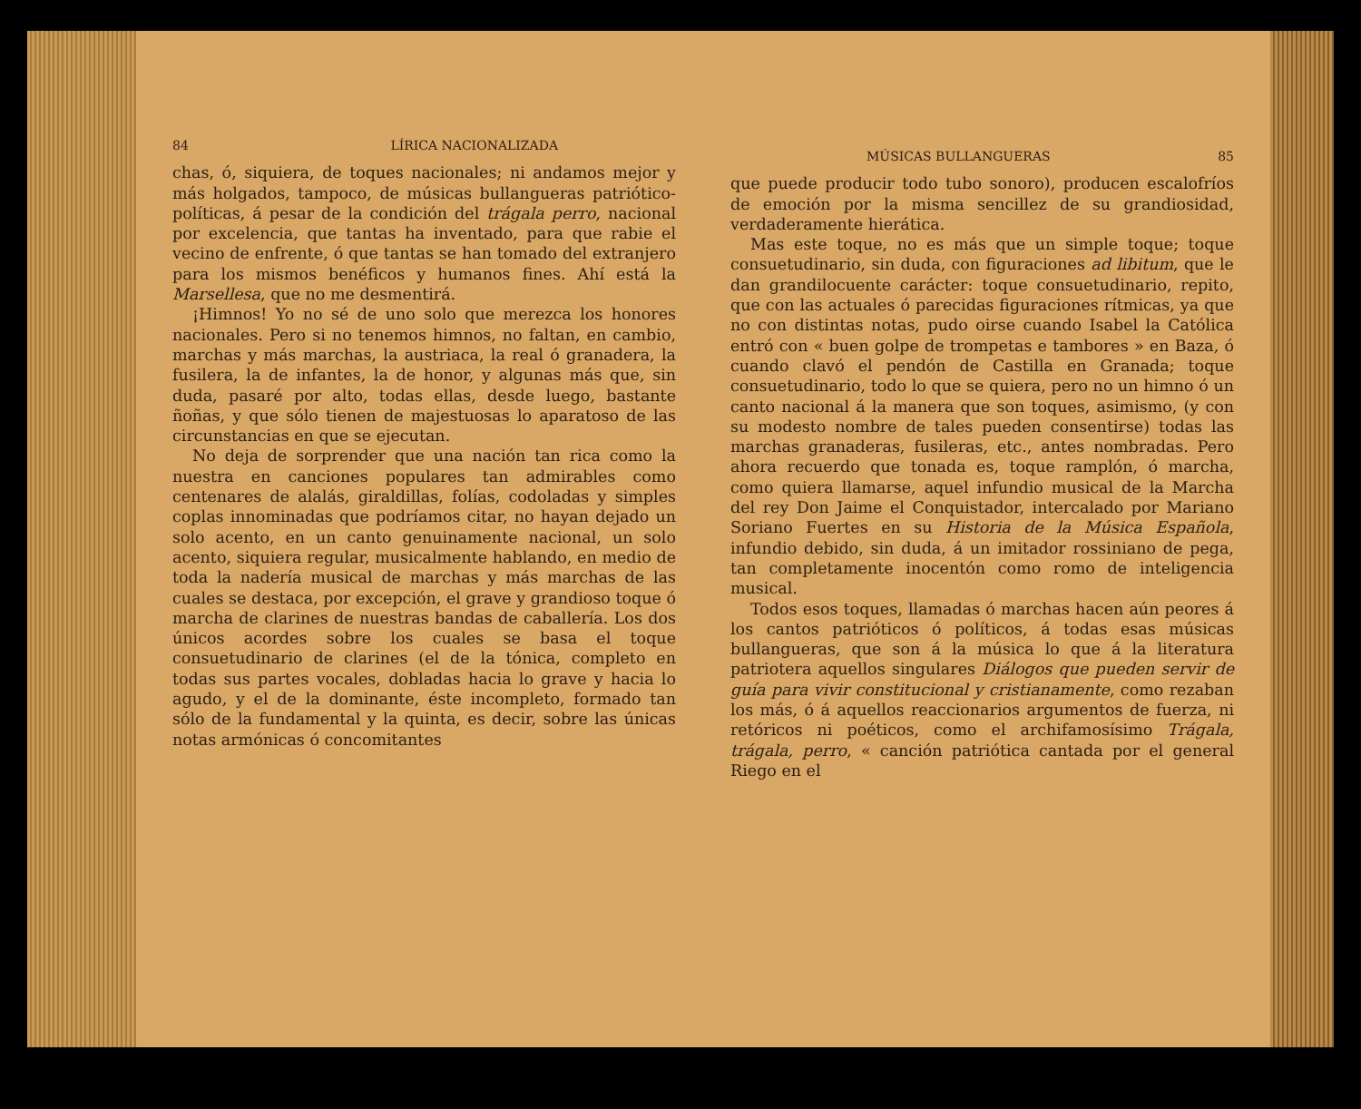84 LÍRICA NACIONALIZADA
chas, ó, siquiera, de toques nacionales; ni andamos mejor y más holgados, tampoco, de músicas bullangueras patriótico-políticas, á pesar de la condición del trágala perro, nacional por excelencia, que tantas ha inventado, para que rabie el vecino de enfrente, ó que tantas se han tomado del extranjero para los mismos benéficos y humanos fines. Ahí está la Marsellesa, que no me desmentirá.
¡Himnos! Yo no sé de uno solo que merezca los honores nacionales. Pero si no tenemos himnos, no faltan, en cambio, marchas y más marchas, la austriaca, la real ó granadera, la fusilera, la de infantes, la de honor, y algunas más que, sin duda, pasaré por alto, todas ellas, desde luego, bastante ñoñas, y que sólo tienen de majestuosas lo aparatoso de las circunstancias en que se ejecutan.
No deja de sorprender que una nación tan rica como la nuestra en canciones populares tan admirables como centenares de alalás, giraldillas, folías, codoladas y simples coplas innominadas que podríamos citar, no hayan dejado un solo acento, en un canto genuinamente nacional, un solo acento, siquiera regular, musicalmente hablando, en medio de toda la nadería musical de marchas y más marchas de las cuales se destaca, por excepción, el grave y grandioso toque ó marcha de clarines de nuestras bandas de caballería. Los dos únicos acordes sobre los cuales se basa el toque consuetudinario de clarines (el de la tónica, completo en todas sus partes vocales, dobladas hacia lo grave y hacia lo agudo, y el de la dominante, éste incompleto, formado tan sólo de la fundamental y la quinta, es decir, sobre las únicas notas armónicas ó concomitantes
MÚSICAS BULLANGUERAS 85
que puede producir todo tubo sonoro), producen escalofríos de emoción por la misma sencillez de su grandiosidad, verdaderamente hierática.
Mas este toque, no es más que un simple toque; toque consuetudinario, sin duda, con figuraciones ad libitum, que le dan grandilocuente carácter: toque consuetudinario, repito, que con las actuales ó parecidas figuraciones rítmicas, ya que no con distintas notas, pudo oirse cuando Isabel la Católica entró con « buen golpe de trompetas e tambores » en Baza, ó cuando clavó el pendón de Castilla en Granada; toque consuetudinario, todo lo que se quiera, pero no un himno ó un canto nacional á la manera que son toques, asimismo, (y con su modesto nombre de tales pueden consentirse) todas las marchas granaderas, fusileras, etc., antes nombradas. Pero ahora recuerdo que tonada es, toque ramplón, ó marcha, como quiera llamarse, aquel infundio musical de la Marcha del rey Don Jaime el Conquistador, intercalado por Mariano Soriano Fuertes en su Historia de la Música Española, infundio debido, sin duda, á un imitador rossiniano de pega, tan completamente inocentón como romo de inteligencia musical.
Todos esos toques, llamadas ó marchas hacen aún peores á los cantos patrióticos ó políticos, á todas esas músicas bullangueras, que son á la música lo que á la literatura patriotera aquellos singulares Diálogos que pueden servir de guía para vivir constitucional y cristianamente, como rezaban los más, ó á aquellos reaccionarios argumentos de fuerza, ni retóricos ni poéticos, como el archifamosísimo Trágala, trágala, perro, « canción patriótica cantada por el general Riego en el